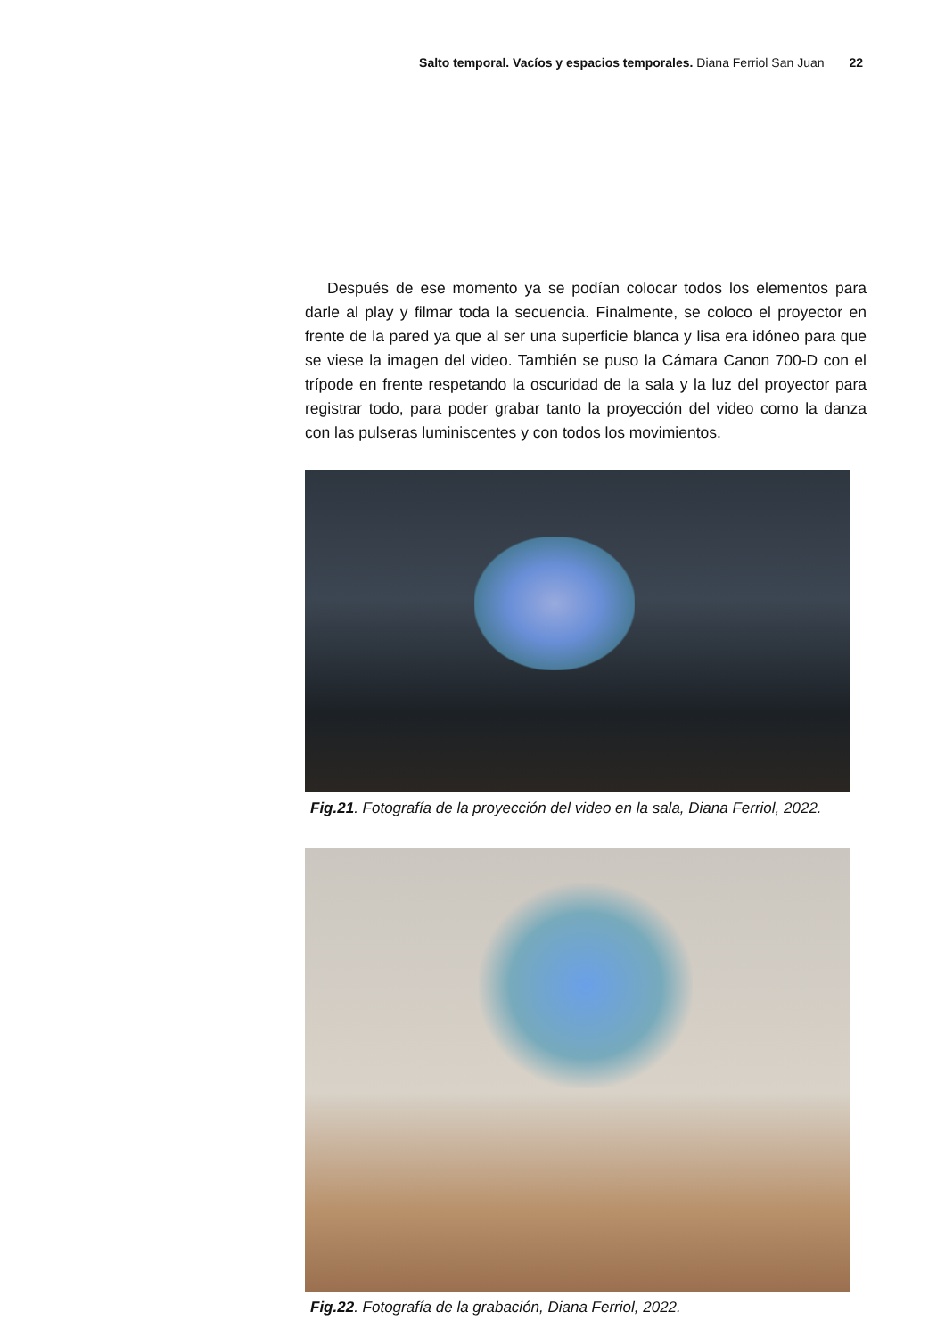Salto temporal. Vacíos y espacios temporales. Diana Ferriol San Juan 22
Después de ese momento ya se podían colocar todos los elementos para darle al play y filmar toda la secuencia. Finalmente, se coloco el proyector en frente de la pared ya que al ser una superficie blanca y lisa era idóneo para que se viese la imagen del video. También se puso la Cámara Canon 700-D con el trípode en frente respetando la oscuridad de la sala y la luz del proyector para registrar todo, para poder grabar tanto la proyección del video como la danza con las pulseras luminiscentes y con todos los movimientos.
Fig.21. Fotografía de la proyección del video en la sala, Diana Ferriol, 2022.
Fig.22. Fotografía de la grabación, Diana Ferriol, 2022.